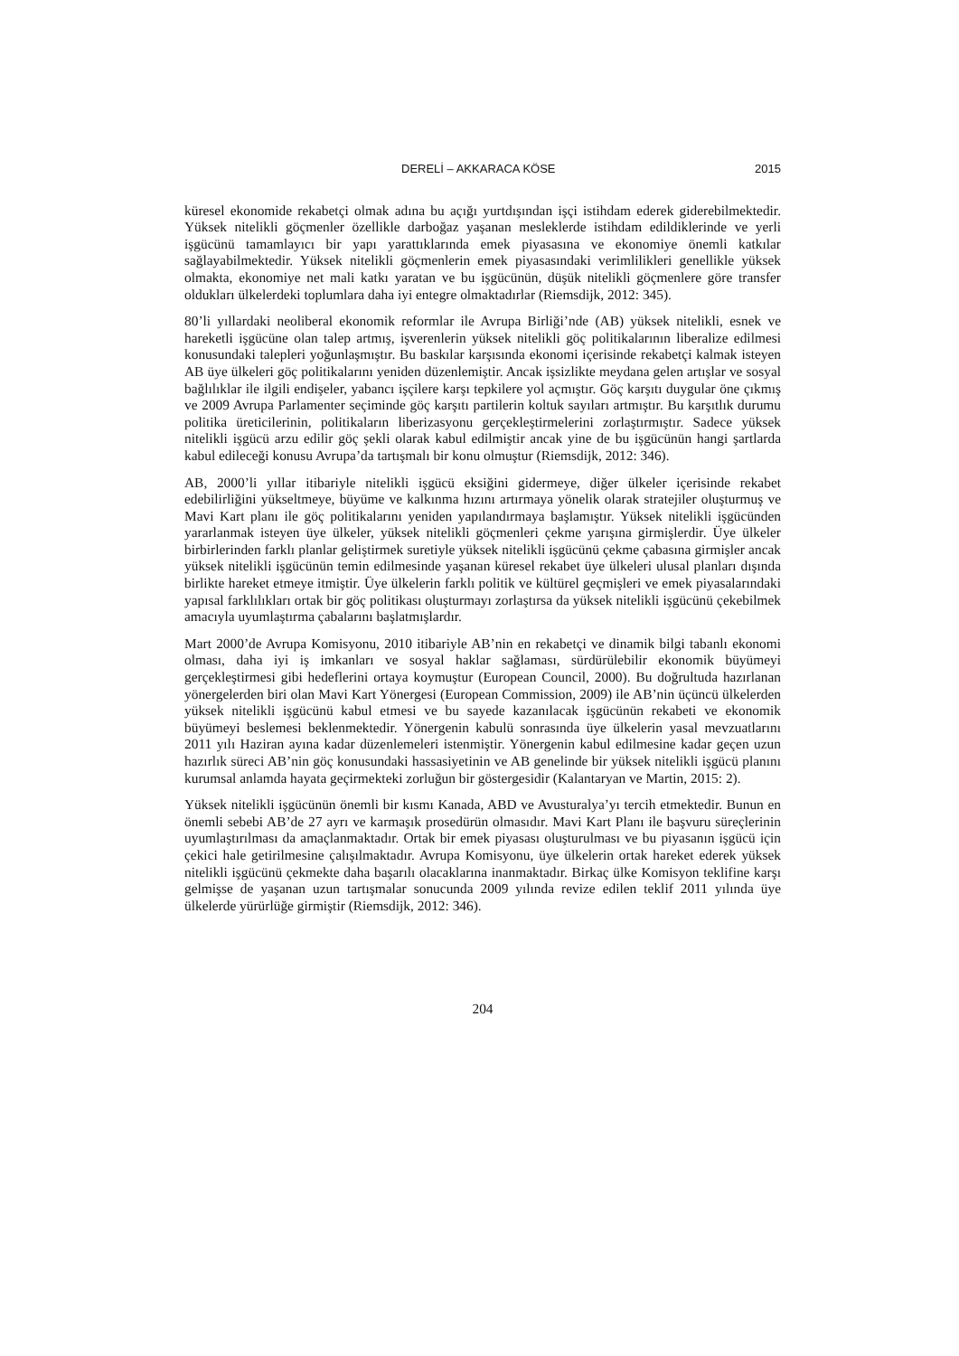DERELİ – AKKARACA KÖSE 2015
küresel ekonomide rekabetçi olmak adına bu açığı yurtdışından işçi istihdam ederek giderebilmektedir. Yüksek nitelikli göçmenler özellikle darboğaz yaşanan mesleklerde istihdam edildiklerinde ve yerli işgücünü tamamlayıcı bir yapı yarattıklarında emek piyasasına ve ekonomiye önemli katkılar sağlayabilmektedir. Yüksek nitelikli göçmenlerin emek piyasasındaki verimlilikleri genellikle yüksek olmakta, ekonomiye net mali katkı yaratan ve bu işgücünün, düşük nitelikli göçmenlere göre transfer oldukları ülkelerdeki toplumlara daha iyi entegre olmaktadırlar (Riemsdijk, 2012: 345).
80’li yıllardaki neoliberal ekonomik reformlar ile Avrupa Birliği’nde (AB) yüksek nitelikli, esnek ve hareketli işgücüne olan talep artmış, işverenlerin yüksek nitelikli göç politikalarının liberalize edilmesi konusundaki talepleri yoğunlaşmıştır. Bu baskılar karşısında ekonomi içerisinde rekabetçi kalmak isteyen AB üye ülkeleri göç politikalarını yeniden düzenlemiştir. Ancak işsizlikte meydana gelen artışlar ve sosyal bağlılıklar ile ilgili endişeler, yabancı işçilere karşı tepkilere yol açmıştır. Göç karşıtı duygular öne çıkmış ve 2009 Avrupa Parlamenter seçiminde göç karşıtı partilerin koltuk sayıları artmıştır. Bu karşıtlık durumu politika üreticilerinin, politikaların liberizasyonu gerçekleştirmelerini zorlaştırmıştır. Sadece yüksek nitelikli işgücü arzu edilir göç şekli olarak kabul edilmiştir ancak yine de bu işgücünün hangi şartlarda kabul edileceği konusu Avrupa’da tartışmalı bir konu olmuştur (Riemsdijk, 2012: 346).
AB, 2000’li yıllar itibariyle nitelikli işgücü eksiğini gidermeye, diğer ülkeler içerisinde rekabet edebilirliğini yükseltmeye, büyüme ve kalkınma hızını artırmaya yönelik olarak stratejiler oluşturmuş ve Mavi Kart planı ile göç politikalarını yeniden yapılandırmaya başlamıştır. Yüksek nitelikli işgücünden yararlanmak isteyen üye ülkeler, yüksek nitelikli göçmenleri çekme yarışına girmişlerdir. Üye ülkeler birbirlerinden farklı planlar geliştirmek suretiyle yüksek nitelikli işgücünü çekme çabasına girmişler ancak yüksek nitelikli işgücünün temin edilmesinde yaşanan küresel rekabet üye ülkeleri ulusal planları dışında birlikte hareket etmeye itmiştir. Üye ülkelerin farklı politik ve kültürel geçmişleri ve emek piyasalarındaki yapısal farklılıkları ortak bir göç politikası oluşturmayı zorlaştırsa da yüksek nitelikli işgücünü çekebilmek amacıyla uyumlaştırma çabalarını başlatmışlardır.
Mart 2000’de Avrupa Komisyonu, 2010 itibariyle AB’nin en rekabetçi ve dinamik bilgi tabanlı ekonomi olması, daha iyi iş imkanları ve sosyal haklar sağlaması, sürdürülebilir ekonomik büyümeyi gerçekleştirmesi gibi hedeflerini ortaya koymuştur (European Council, 2000). Bu doğrultuda hazırlanan yönergelerden biri olan Mavi Kart Yönergesi (European Commission, 2009) ile AB’nin üçüncü ülkelerden yüksek nitelikli işgücünü kabul etmesi ve bu sayede kazanılacak işgücünün rekabeti ve ekonomik büyümeyi beslemesi beklenmektedir. Yönergenin kabulü sonrasında üye ülkelerin yasal mevzuatlarını 2011 yılı Haziran ayına kadar düzenlemeleri istenmiştir. Yönergenin kabul edilmesine kadar geçen uzun hazırlık süreci AB’nin göç konusundaki hassasiyetinin ve AB genelinde bir yüksek nitelikli işgücü planını kurumsal anlamda hayata geçirmekteki zorluğun bir göstergesidir (Kalantaryan ve Martin, 2015: 2).
Yüksek nitelikli işgücünün önemli bir kısmı Kanada, ABD ve Avusturalya’yı tercih etmektedir. Bunun en önemli sebebi AB’de 27 ayrı ve karmaşık prosedürün olmasıdır. Mavi Kart Planı ile başvuru süreçlerinin uyumlaştırılması da amaçlanmaktadır. Ortak bir emek piyasası oluşturulması ve bu piyasanın işgücü için çekici hale getirilmesine çalışılmaktadır. Avrupa Komisyonu, üye ülkelerin ortak hareket ederek yüksek nitelikli işgücünü çekmekte daha başarılı olacaklarına inanmaktadır. Birkaç ülke Komisyon teklifine karşı gelmişse de yaşanan uzun tartışmalar sonucunda 2009 yılında revize edilen teklif 2011 yılında üye ülkelerde yürürlüğe girmiştir (Riemsdijk, 2012: 346).
204